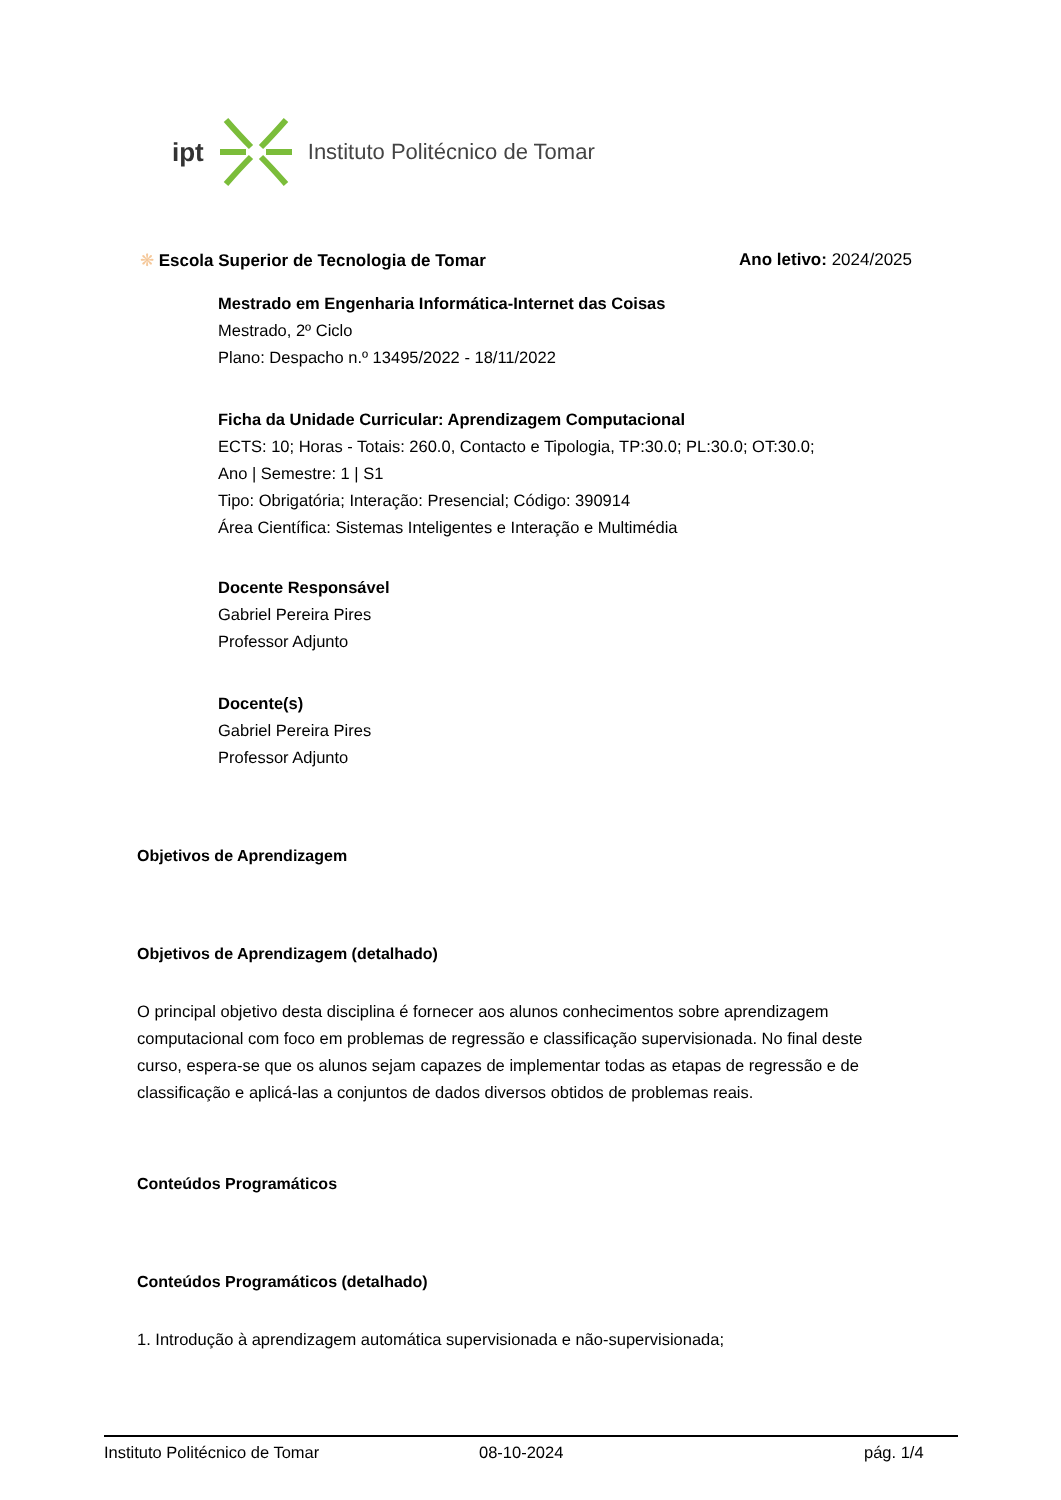ipt Instituto Politécnico de Tomar
❋ Escola Superior de Tecnologia de Tomar
Ano letivo: 2024/2025
Mestrado em Engenharia Informática-Internet das Coisas
Mestrado, 2º Ciclo
Plano: Despacho n.º 13495/2022 - 18/11/2022
Ficha da Unidade Curricular: Aprendizagem Computacional
ECTS: 10; Horas - Totais: 260.0, Contacto e Tipologia, TP:30.0; PL:30.0; OT:30.0;
Ano | Semestre: 1 | S1
Tipo: Obrigatória; Interação: Presencial; Código: 390914
Área Científica: Sistemas Inteligentes e Interação e Multimédia
Docente Responsável
Gabriel Pereira Pires
Professor Adjunto
Docente(s)
Gabriel Pereira Pires
Professor Adjunto
Objetivos de Aprendizagem
Objetivos de Aprendizagem (detalhado)
O principal objetivo desta disciplina é fornecer aos alunos conhecimentos sobre aprendizagem computacional com foco em problemas de regressão e classificação supervisionada. No final deste curso, espera-se que os alunos sejam capazes de implementar todas as etapas de regressão e de classificação e aplicá-las a conjuntos de dados diversos obtidos de problemas reais.
Conteúdos Programáticos
Conteúdos Programáticos (detalhado)
1. Introdução à aprendizagem automática supervisionada e não-supervisionada;
Instituto Politécnico de Tomar 08-10-2024 pág. 1/4